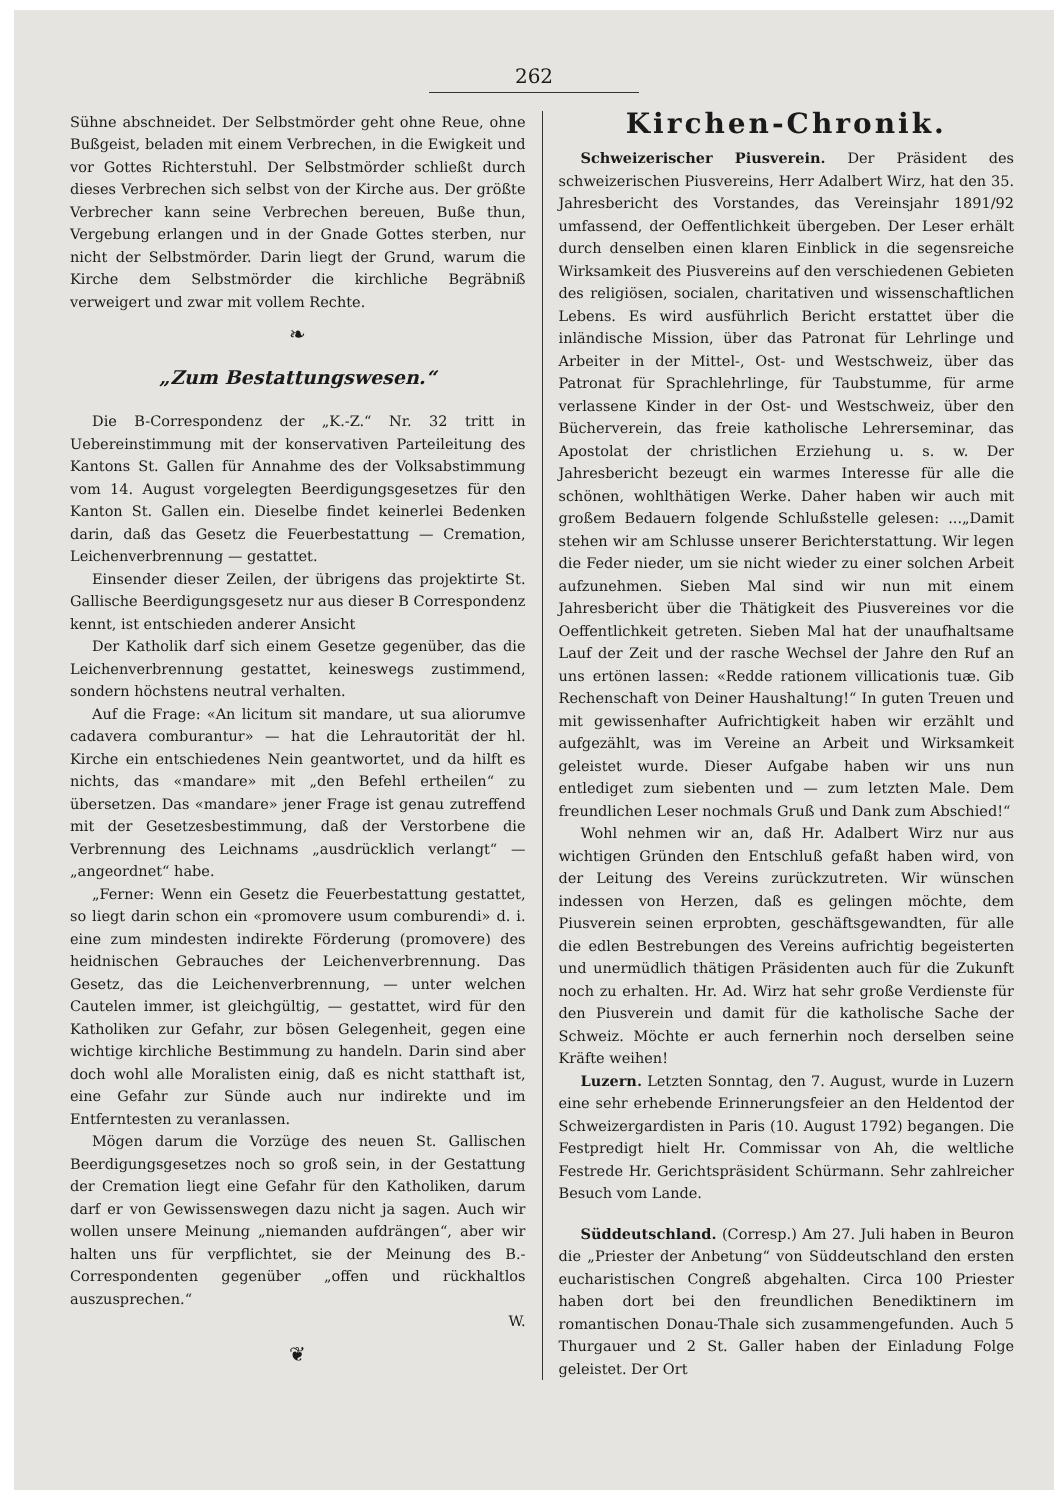262
Sühne abschneidet. Der Selbstmörder geht ohne Reue, ohne Bußgeist, beladen mit einem Verbrechen, in die Ewigkeit und vor Gottes Richterstuhl. Der Selbstmörder schließt durch dieses Verbrechen sich selbst von der Kirche aus. Der größte Verbrecher kann seine Verbrechen bereuen, Buße thun, Vergebung erlangen und in der Gnade Gottes sterben, nur nicht der Selbstmörder. Darin liegt der Grund, warum die Kirche dem Selbstmörder die kirchliche Begräbniß verweigert und zwar mit vollem Rechte.
❧
„Zum Bestattungswesen.“
Die B-Correspondenz der „K.-Z.“ Nr. 32 tritt in Uebereinstimmung mit der konservativen Parteileitung des Kantons St. Gallen für Annahme des der Volksabstimmung vom 14. August vorgelegten Beerdigungsgesetzes für den Kanton St. Gallen ein. Dieselbe findet keinerlei Bedenken darin, daß das Gesetz die Feuerbestattung — Cremation, Leichenverbrennung — gestattet.
Einsender dieser Zeilen, der übrigens das projektirte St. Gallische Beerdigungsgesetz nur aus dieser B Correspondenz kennt, ist entschieden anderer Ansicht
Der Katholik darf sich einem Gesetze gegenüber, das die Leichenverbrennung gestattet, keineswegs zustimmend, sondern höchstens neutral verhalten.
Auf die Frage: «An licitum sit mandare, ut sua aliorumve cadavera comburantur» — hat die Lehrautorität der hl. Kirche ein entschiedenes Nein geantwortet, und da hilft es nichts, das «mandare» mit „den Befehl ertheilen“ zu übersetzen. Das «mandare» jener Frage ist genau zutreffend mit der Gesetzesbestimmung, daß der Verstorbene die Verbrennung des Leichnams „ausdrücklich verlangt“ — „angeordnet“ habe.
„Ferner: Wenn ein Gesetz die Feuerbestattung gestattet, so liegt darin schon ein «promovere usum comburendi» d. i. eine zum mindesten indirekte Förderung (promovere) des heidnischen Gebrauches der Leichenverbrennung. Das Gesetz, das die Leichenverbrennung, — unter welchen Cautelen immer, ist gleichgültig, — gestattet, wird für den Katholiken zur Gefahr, zur bösen Gelegenheit, gegen eine wichtige kirchliche Bestimmung zu handeln. Darin sind aber doch wohl alle Moralisten einig, daß es nicht statthaft ist, eine Gefahr zur Sünde auch nur indirekte und im Entferntesten zu veranlassen.
Mögen darum die Vorzüge des neuen St. Gallischen Beerdigungsgesetzes noch so groß sein, in der Gestattung der Cremation liegt eine Gefahr für den Katholiken, darum darf er von Gewissenswegen dazu nicht ja sagen. Auch wir wollen unsere Meinung „niemanden aufdrängen“, aber wir halten uns für verpflichtet, sie der Meinung des B.-Correspondenten gegenüber „offen und rückhaltlos auszusprechen.“
W.
❦
Kirchen-Chronik.
Schweizerischer Piusverein. Der Präsident des schweizerischen Piusvereins, Herr Adalbert Wirz, hat den 35. Jahresbericht des Vorstandes, das Vereinsjahr 1891/92 umfassend, der Oeffentlichkeit übergeben. Der Leser erhält durch denselben einen klaren Einblick in die segensreiche Wirksamkeit des Piusvereins auf den verschiedenen Gebieten des religiösen, socialen, charitativen und wissenschaftlichen Lebens. Es wird ausführlich Bericht erstattet über die inländische Mission, über das Patronat für Lehrlinge und Arbeiter in der Mittel-, Ost- und Westschweiz, über das Patronat für Sprachlehrlinge, für Taubstumme, für arme verlassene Kinder in der Ost- und Westschweiz, über den Bücherverein, das freie katholische Lehrerseminar, das Apostolat der christlichen Erziehung u. s. w. Der Jahresbericht bezeugt ein warmes Interesse für alle die schönen, wohlthätigen Werke. Daher haben wir auch mit großem Bedauern folgende Schlußstelle gelesen: ...„Damit stehen wir am Schlusse unserer Berichterstattung. Wir legen die Feder nieder, um sie nicht wieder zu einer solchen Arbeit aufzunehmen. Sieben Mal sind wir nun mit einem Jahresbericht über die Thätigkeit des Piusvereines vor die Oeffentlichkeit getreten. Sieben Mal hat der unaufhaltsame Lauf der Zeit und der rasche Wechsel der Jahre den Ruf an uns ertönen lassen: «Redde rationem villicationis tuæ. Gib Rechenschaft von Deiner Haushaltung!“ In guten Treuen und mit gewissenhafter Aufrichtigkeit haben wir erzählt und aufgezählt, was im Vereine an Arbeit und Wirksamkeit geleistet wurde. Dieser Aufgabe haben wir uns nun entlediget zum siebenten und — zum letzten Male. Dem freundlichen Leser nochmals Gruß und Dank zum Abschied!“
Wohl nehmen wir an, daß Hr. Adalbert Wirz nur aus wichtigen Gründen den Entschluß gefaßt haben wird, von der Leitung des Vereins zurückzutreten. Wir wünschen indessen von Herzen, daß es gelingen möchte, dem Piusverein seinen erprobten, geschäftsgewandten, für alle die edlen Bestrebungen des Vereins aufrichtig begeisterten und unermüdlich thätigen Präsidenten auch für die Zukunft noch zu erhalten. Hr. Ad. Wirz hat sehr große Verdienste für den Piusverein und damit für die katholische Sache der Schweiz. Möchte er auch fernerhin noch derselben seine Kräfte weihen!
Luzern. Letzten Sonntag, den 7. August, wurde in Luzern eine sehr erhebende Erinnerungsfeier an den Heldentod der Schweizergardisten in Paris (10. August 1792) begangen. Die Festpredigt hielt Hr. Commissar von Ah, die weltliche Festrede Hr. Gerichtspräsident Schürmann. Sehr zahlreicher Besuch vom Lande.
Süddeutschland. (Corresp.) Am 27. Juli haben in Beuron die „Priester der Anbetung“ von Süddeutschland den ersten eucharistischen Congreß abgehalten. Circa 100 Priester haben dort bei den freundlichen Benediktinern im romantischen Donau-Thale sich zusammengefunden. Auch 5 Thurgauer und 2 St. Galler haben der Einladung Folge geleistet. Der Ort